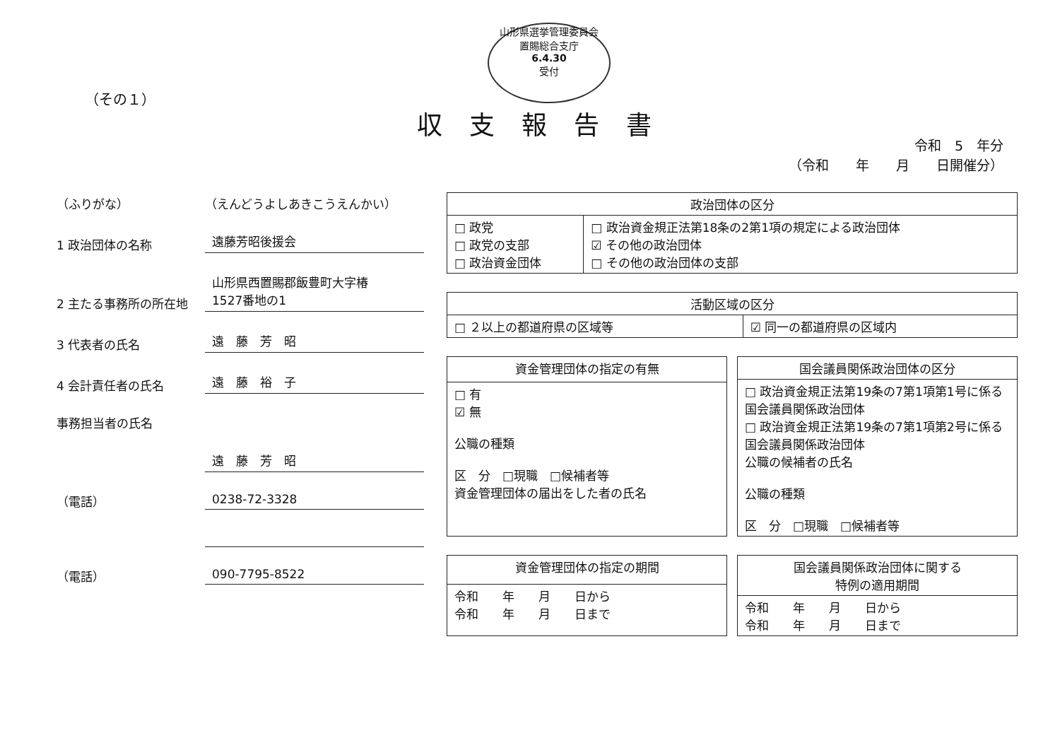山形県選挙管理委員会
置賜総合支庁
6.4.30
受付
（その１）
収支報告書
令和　5　年分
（令和　　年　　月　　日開催分）
（ふりがな） （えんどうよしあきこうえんかい）
1 政治団体の名称 遠藤芳昭後援会
2 主たる事務所の所在地 山形県西置賜郡飯豊町大字椿
1527番地の1
3 代表者の氏名 遠　藤　芳　昭
4 会計責任者の氏名 遠　藤　裕　子
事務担当者の氏名
遠　藤　芳　昭
（電話） 0238-72-3328
（電話） 090-7795-8522
| 政治団体の区分 | |
| --- | --- |
| □ 政党 □ 政党の支部 □ 政治資金団体 | □ 政治資金規正法第18条の2第1項の規定による政治団体 ☑ その他の政治団体 □ その他の政治団体の支部 |
| 活動区域の区分 | |
| --- | --- |
| □ ２以上の都道府県の区域等 | ☑ 同一の都道府県の区域内 |
| 資金管理団体の指定の有無 |
| --- |
| □ 有 ☑ 無 公職の種類 区 分 □現職 □候補者等 資金管理団体の届出をした者の氏名 |
| 国会議員関係政治団体の区分 |
| --- |
| □ 政治資金規正法第19条の7第1項第1号に係る国会議員関係政治団体 □ 政治資金規正法第19条の7第1項第2号に係る国会議員関係政治団体 公職の候補者の氏名 公職の種類 区 分 □現職 □候補者等 |
| 資金管理団体の指定の期間 |
| --- |
| 令和 年 月 日から 令和 年 月 日まで |
| 国会議員関係政治団体に関する 特例の適用期間 |
| --- |
| 令和 年 月 日から 令和 年 月 日まで |